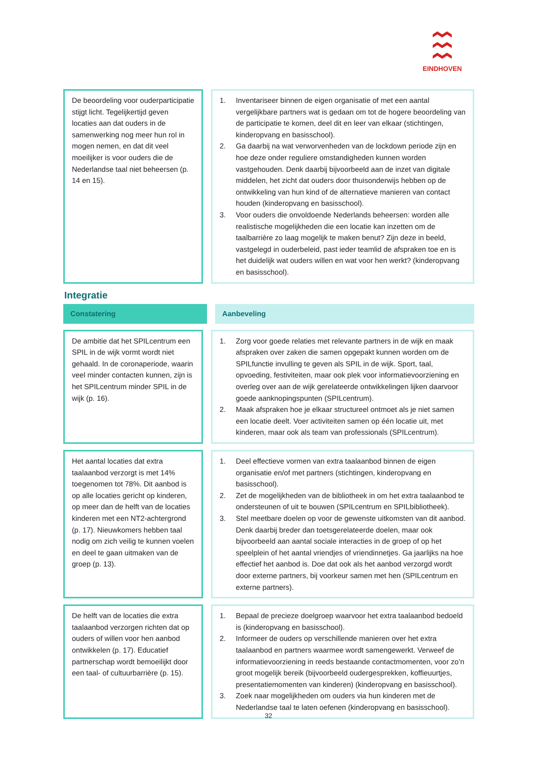EINDHOVEN
De beoordeling voor ouderparticipatie stijgt licht. Tegelijkertijd geven locaties aan dat ouders in de samenwerking nog meer hun rol in mogen nemen, en dat dit veel moeilijker is voor ouders die de Nederlandse taal niet beheersen (p. 14 en 15).
1. Inventariseer binnen de eigen organisatie of met een aantal vergelijkbare partners wat is gedaan om tot de hogere beoordeling van de participatie te komen, deel dit en leer van elkaar (stichtingen, kinderopvang en basisschool).
2. Ga daarbij na wat verworvenheden van de lockdown periode zijn en hoe deze onder reguliere omstandigheden kunnen worden vastgehouden. Denk daarbij bijvoorbeeld aan de inzet van digitale middelen, het zicht dat ouders door thuisonderwijs hebben op de ontwikkeling van hun kind of de alternatieve manieren van contact houden (kinderopvang en basisschool).
3. Voor ouders die onvoldoende Nederlands beheersen: worden alle realistische mogelijkheden die een locatie kan inzetten om de taalbarrière zo laag mogelijk te maken benut? Zijn deze in beeld, vastgelegd in ouderbeleid, past ieder teamlid de afspraken toe en is het duidelijk wat ouders willen en wat voor hen werkt? (kinderopvang en basisschool).
Integratie
Constatering Aanbeveling
De ambitie dat het SPILcentrum een SPIL in de wijk vormt wordt niet gehaald. In de coronaperiode, waarin veel minder contacten kunnen, zijn is het SPILcentrum minder SPIL in de wijk (p. 16).
1. Zorg voor goede relaties met relevante partners in de wijk en maak afspraken over zaken die samen opgepakt kunnen worden om de SPILfunctie invulling te geven als SPIL in de wijk. Sport, taal, opvoeding, festiviteiten, maar ook plek voor informatievoorziening en overleg over aan de wijk gerelateerde ontwikkelingen lijken daarvoor goede aanknopingspunten (SPILcentrum).
2. Maak afspraken hoe je elkaar structureel ontmoet als je niet samen een locatie deelt. Voer activiteiten samen op één locatie uit, met kinderen, maar ook als team van professionals (SPILcentrum).
Het aantal locaties dat extra taalaanbod verzorgt is met 14% toegenomen tot 78%. Dit aanbod is op alle locaties gericht op kinderen, op meer dan de helft van de locaties kinderen met een NT2-achtergrond (p. 17). Nieuwkomers hebben taal nodig om zich veilig te kunnen voelen en deel te gaan uitmaken van de groep (p. 13).
1. Deel effectieve vormen van extra taalaanbod binnen de eigen organisatie en/of met partners (stichtingen, kinderopvang en basisschool).
2. Zet de mogelijkheden van de bibliotheek in om het extra taalaanbod te ondersteunen of uit te bouwen (SPILcentrum en SPILbibliotheek).
3. Stel meetbare doelen op voor de gewenste uitkomsten van dit aanbod. Denk daarbij breder dan toetsgerelateerde doelen, maar ook bijvoorbeeld aan aantal sociale interacties in de groep of op het speelplein of het aantal vriendjes of vriendinnetjes. Ga jaarlijks na hoe effectief het aanbod is. Doe dat ook als het aanbod verzorgd wordt door externe partners, bij voorkeur samen met hen (SPILcentrum en externe partners).
De helft van de locaties die extra taalaanbod verzorgen richten dat op ouders of willen voor hen aanbod ontwikkelen (p. 17). Educatief partnerschap wordt bemoeilijkt door een taal- of cultuurbarrière (p. 15).
1. Bepaal de precieze doelgroep waarvoor het extra taalaanbod bedoeld is (kinderopvang en basisschool).
2. Informeer de ouders op verschillende manieren over het extra taalaanbod en partners waarmee wordt samengewerkt. Verweef de informatievoorziening in reeds bestaande contactmomenten, voor zo’n groot mogelijk bereik (bijvoorbeeld oudergesprekken, koffieuurtjes, presentatiemomenten van kinderen) (kinderopvang en basisschool).
3. Zoek naar mogelijkheden om ouders via hun kinderen met de Nederlandse taal te laten oefenen (kinderopvang en basisschool).
32